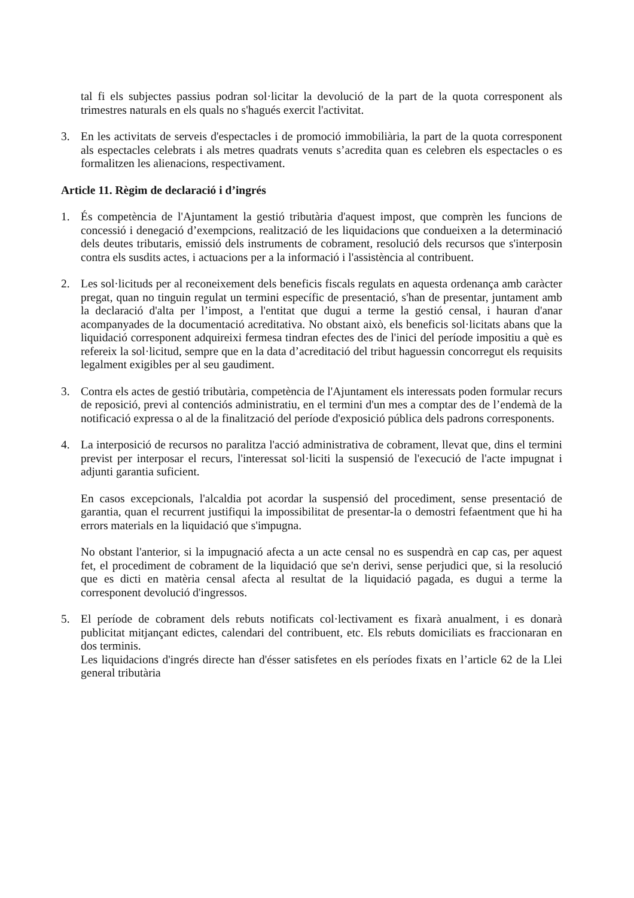tal fi els subjectes passius podran sol·licitar la devolució de la part de la quota corresponent als trimestres naturals en els quals no s'hagués exercit l'activitat.
3. En les activitats de serveis d'espectacles i de promoció immobiliària, la part de la quota corresponent als espectacles celebrats i als metres quadrats venuts s’acredita quan es celebren els espectacles o es formalitzen les alienacions, respectivament.
Article 11. Règim de declaració i d’ingrés
1. És competència de l'Ajuntament la gestió tributària d'aquest impost, que comprèn les funcions de concessió i denegació d’exempcions, realització de les liquidacions que condueixen a la determinació dels deutes tributaris, emissió dels instruments de cobrament, resolució dels recursos que s'interposin contra els susdits actes, i actuacions per a la informació i l'assistència al contribuent.
2. Les sol·licituds per al reconeixement dels beneficis fiscals regulats en aquesta ordenança amb caràcter pregat, quan no tinguin regulat un termini específic de presentació, s'han de presentar, juntament amb la declaració d'alta per l’impost, a l'entitat que dugui a terme la gestió censal, i hauran d'anar acompanyades de la documentació acreditativa. No obstant això, els beneficis sol·licitats abans que la liquidació corresponent adquireixi fermesa tindran efectes des de l'inici del període impositiu a què es refereix la sol·licitud, sempre que en la data d’acreditació del tribut haguessin concorregut els requisits legalment exigibles per al seu gaudiment.
3. Contra els actes de gestió tributària, competència de l'Ajuntament els interessats poden formular recurs de reposició, previ al contenciós administratiu, en el termini d'un mes a comptar des de l’endemà de la notificació expressa o al de la finalització del període d'exposició pública dels padrons corresponents.
4. La interposició de recursos no paralitza l'acció administrativa de cobrament, llevat que, dins el termini previst per interposar el recurs, l'interessat sol·liciti la suspensió de l'execució de l'acte impugnat i adjunti garantia suficient.
En casos excepcionals, l'alcaldia pot acordar la suspensió del procediment, sense presentació de garantia, quan el recurrent justifiqui la impossibilitat de presentar-la o demostri fefaentment que hi ha errors materials en la liquidació que s'impugna.
No obstant l'anterior, si la impugnació afecta a un acte censal no es suspendrà en cap cas, per aquest fet, el procediment de cobrament de la liquidació que se'n derivi, sense perjudici que, si la resolució que es dicti en matèria censal afecta al resultat de la liquidació pagada, es dugui a terme la corresponent devolució d'ingressos.
5. El període de cobrament dels rebuts notificats col·lectivament es fixarà anualment, i es donarà publicitat mitjançant edictes, calendari del contribuent, etc. Els rebuts domiciliats es fraccionaran en dos terminis.
Les liquidacions d'ingrés directe han d'ésser satisfetes en els períodes fixats en l’article 62 de la Llei general tributària